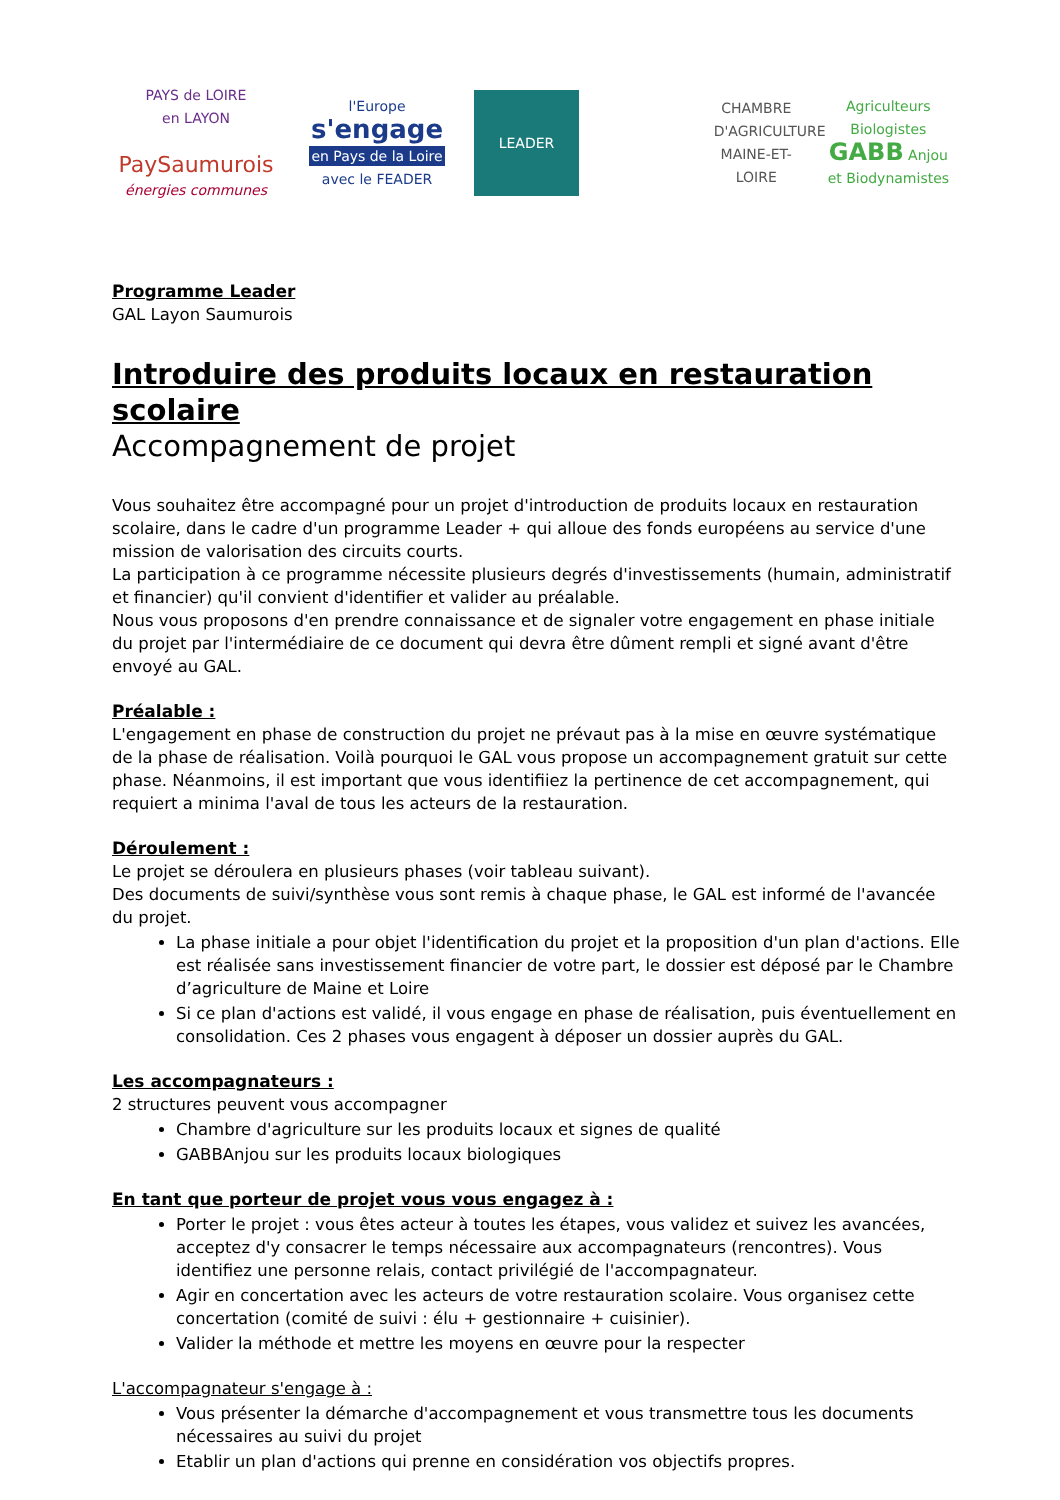PAYS de LOIRE
en LAYON
PaySaumurois
énergies communes
l'Europe
s'engage
en Pays de la Loire
avec le FEADER
LEADER
CHAMBRE D'AGRICULTURE
MAINE-ET-LOIRE
Agriculteurs Biologistes
GABB Anjou
et Biodynamistes
Programme Leader
GAL Layon Saumurois
Introduire des produits locaux en restauration scolaire
Accompagnement de projet
Vous souhaitez être accompagné pour un projet d'introduction de produits locaux en restauration scolaire, dans le cadre d'un programme Leader + qui alloue des fonds européens au service d'une mission de valorisation des circuits courts.
La participation à ce programme nécessite plusieurs degrés d'investissements (humain, administratif et financier) qu'il convient d'identifier et valider au préalable.
Nous vous proposons d'en prendre connaissance et de signaler votre engagement en phase initiale du projet par l'intermédiaire de ce document qui devra être dûment rempli et signé avant d'être envoyé au GAL.
Préalable :
L'engagement en phase de construction du projet ne prévaut pas à la mise en œuvre systématique de la phase de réalisation. Voilà pourquoi le GAL vous propose un accompagnement gratuit sur cette phase. Néanmoins, il est important que vous identifiiez la pertinence de cet accompagnement, qui requiert a minima l'aval de tous les acteurs de la restauration.
Déroulement :
Le projet se déroulera en plusieurs phases (voir tableau suivant).
Des documents de suivi/synthèse vous sont remis à chaque phase, le GAL est informé de l'avancée du projet.
La phase initiale a pour objet l'identification du projet et la proposition d'un plan d'actions. Elle est réalisée sans investissement financier de votre part, le dossier est déposé par le Chambre d’agriculture de Maine et Loire
Si ce plan d'actions est validé, il vous engage en phase de réalisation, puis éventuellement en consolidation. Ces 2 phases vous engagent à déposer un dossier auprès du GAL.
Les accompagnateurs :
2 structures peuvent vous accompagner
Chambre d'agriculture sur les produits locaux et signes de qualité
GABBAnjou sur les produits locaux biologiques
En tant que porteur de projet vous vous engagez à :
Porter le projet : vous êtes acteur à toutes les étapes, vous validez et suivez les avancées, acceptez d'y consacrer le temps nécessaire aux accompagnateurs (rencontres). Vous identifiez une personne relais, contact privilégié de l'accompagnateur.
Agir en concertation avec les acteurs de votre restauration scolaire. Vous organisez cette concertation (comité de suivi : élu + gestionnaire + cuisinier).
Valider la méthode et mettre les moyens en œuvre pour la respecter
L'accompagnateur s'engage à :
Vous présenter la démarche d'accompagnement et vous transmettre tous les documents nécessaires au suivi du projet
Etablir un plan d'actions qui prenne en considération vos objectifs propres.